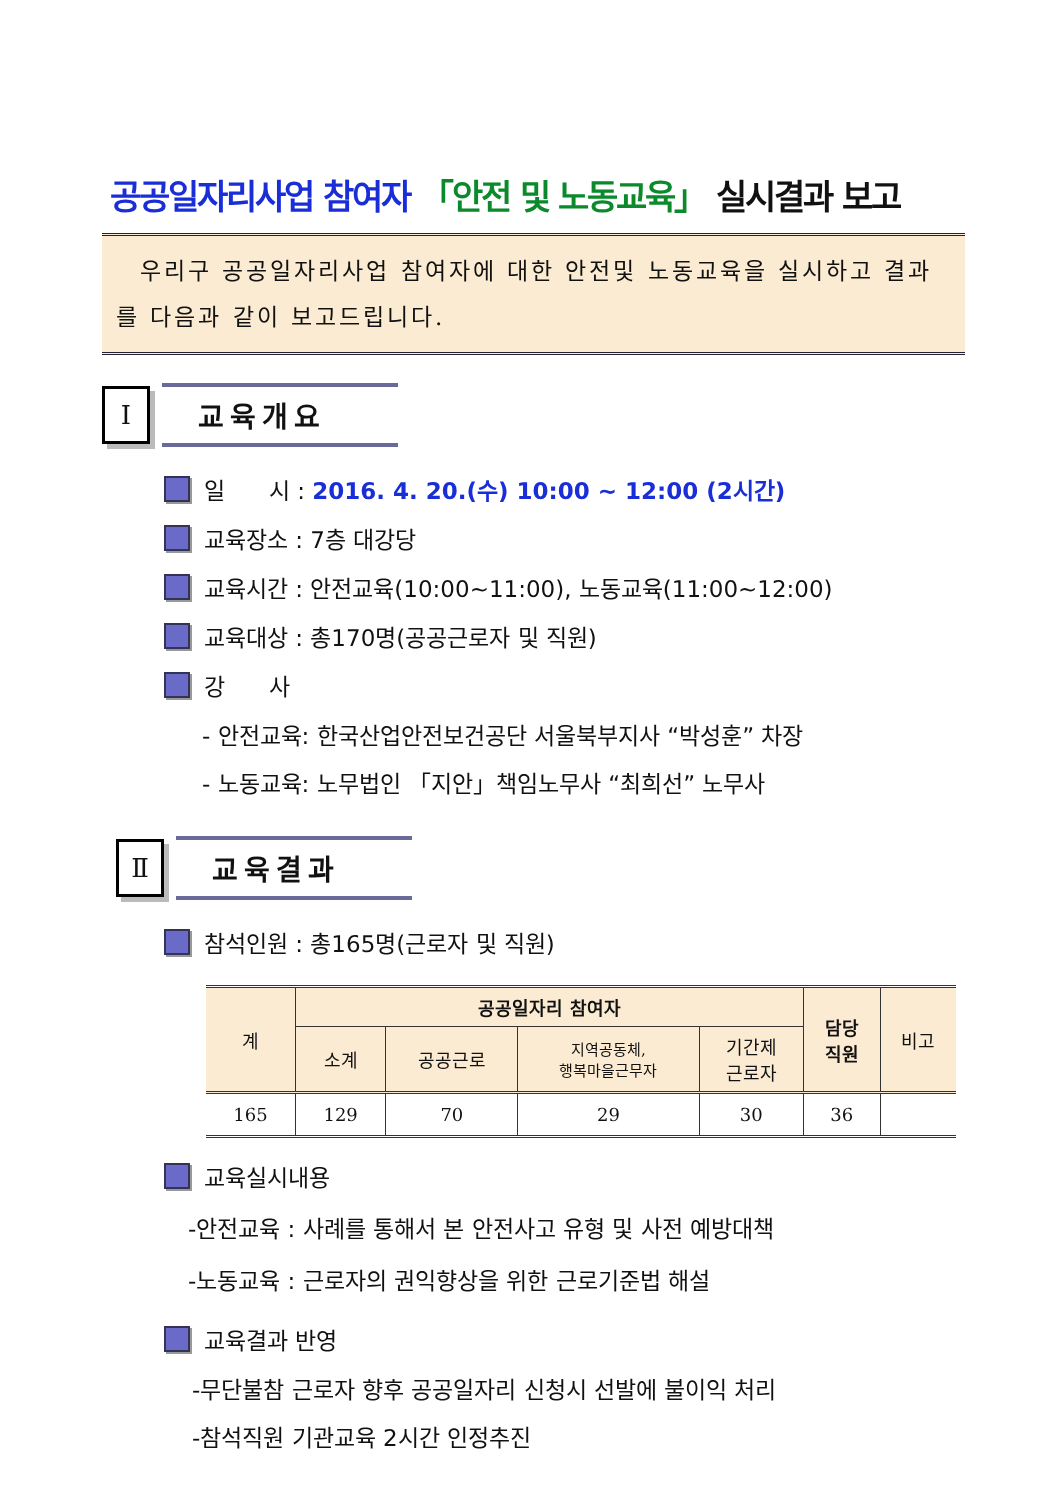공공일자리사업 참여자 「안전 및 노동교육」 실시결과 보고
우리구 공공일자리사업 참여자에 대한 안전및 노동교육을 실시하고 결과를 다음과 같이 보고드립니다.
Ⅰ
교육개요
일 시 : 2016. 4. 20.(수) 10:00 ~ 12:00 (2시간)
교육장소 : 7층 대강당
교육시간 : 안전교육(10:00~11:00), 노동교육(11:00~12:00)
교육대상 : 총170명(공공근로자 및 직원)
강 사
- 안전교육: 한국산업안전보건공단 서울북부지사 “박성훈” 차장
- 노동교육: 노무법인 「지안」책임노무사 “최희선” 노무사
Ⅱ
교육결과
참석인원 : 총165명(근로자 및 직원)
| 계 | 공공일자리 참여자 | | | | 담당 직원 | 비고 |
| --- | --- | --- | --- | --- | --- | --- |
| | 소계 | 공공근로 | 지역공동체, 행복마을근무자 | 기간제 근로자 | | |
| 165 | 129 | 70 | 29 | 30 | 36 | |
교육실시내용
-안전교육 : 사례를 통해서 본 안전사고 유형 및 사전 예방대책
-노동교육 : 근로자의 권익향상을 위한 근로기준법 해설
교육결과 반영
-무단불참 근로자 향후 공공일자리 신청시 선발에 불이익 처리
-참석직원 기관교육 2시간 인정추진